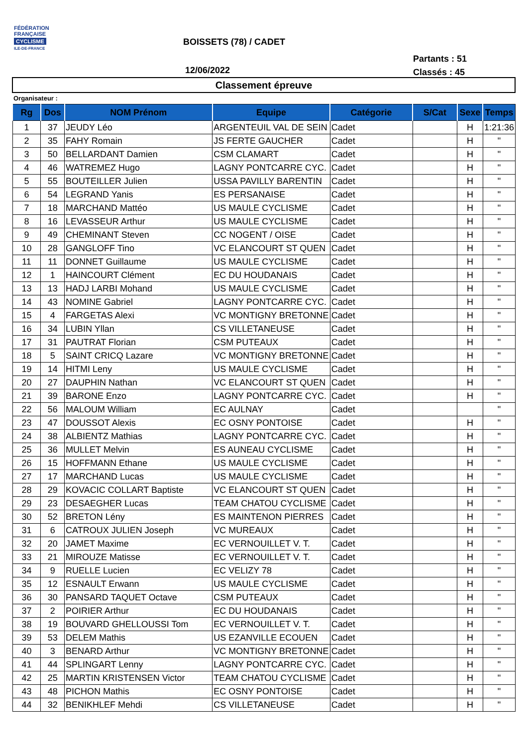FÉDÉRATION
FRANÇAISE
CYCLISME
ILE-DE-FRANCE
BOISSETS (78) / CADET
12/06/2022
Partants : 51
Classés : 45
Classement épreuve
Organisateur :
| Rg | Dos | NOM Prénom | Equipe | Catégorie | S/Cat | Sexe | Temps |
| --- | --- | --- | --- | --- | --- | --- | --- |
| 1 | 37 | JEUDY Léo | ARGENTEUIL VAL DE SEIN | Cadet | | H | 1:21:36 |
| 2 | 35 | FAHY Romain | JS FERTE GAUCHER | Cadet | | H | " |
| 3 | 50 | BELLARDANT Damien | CSM CLAMART | Cadet | | H | " |
| 4 | 46 | WATREMEZ Hugo | LAGNY PONTCARRE CYC. | Cadet | | H | " |
| 5 | 55 | BOUTEILLER Julien | USSA PAVILLY BARENTIN | Cadet | | H | " |
| 6 | 54 | LEGRAND Yanis | ES PERSANAISE | Cadet | | H | " |
| 7 | 18 | MARCHAND Mattéo | US MAULE CYCLISME | Cadet | | H | " |
| 8 | 16 | LEVASSEUR Arthur | US MAULE CYCLISME | Cadet | | H | " |
| 9 | 49 | CHEMINANT Steven | CC NOGENT / OISE | Cadet | | H | " |
| 10 | 28 | GANGLOFF Tino | VC ELANCOURT ST QUEN | Cadet | | H | " |
| 11 | 11 | DONNET Guillaume | US MAULE CYCLISME | Cadet | | H | " |
| 12 | 1 | HAINCOURT Clément | EC DU HOUDANAIS | Cadet | | H | " |
| 13 | 13 | HADJ LARBI Mohand | US MAULE CYCLISME | Cadet | | H | " |
| 14 | 43 | NOMINE Gabriel | LAGNY PONTCARRE CYC. | Cadet | | H | " |
| 15 | 4 | FARGETAS Alexi | VC MONTIGNY BRETONNE | Cadet | | H | " |
| 16 | 34 | LUBIN Yllan | CS VILLETANEUSE | Cadet | | H | " |
| 17 | 31 | PAUTRAT Florian | CSM PUTEAUX | Cadet | | H | " |
| 18 | 5 | SAINT CRICQ Lazare | VC MONTIGNY BRETONNE | Cadet | | H | " |
| 19 | 14 | HITMI Leny | US MAULE CYCLISME | Cadet | | H | " |
| 20 | 27 | DAUPHIN Nathan | VC ELANCOURT ST QUEN | Cadet | | H | " |
| 21 | 39 | BARONE Enzo | LAGNY PONTCARRE CYC. | Cadet | | H | " |
| 22 | 56 | MALOUM William | EC AULNAY | Cadet | | | " |
| 23 | 47 | DOUSSOT Alexis | EC OSNY PONTOISE | Cadet | | H | " |
| 24 | 38 | ALBIENTZ Mathias | LAGNY PONTCARRE CYC. | Cadet | | H | " |
| 25 | 36 | MULLET Melvin | ES AUNEAU CYCLISME | Cadet | | H | " |
| 26 | 15 | HOFFMANN Ethane | US MAULE CYCLISME | Cadet | | H | " |
| 27 | 17 | MARCHAND Lucas | US MAULE CYCLISME | Cadet | | H | " |
| 28 | 29 | KOVACIC COLLART Baptiste | VC ELANCOURT ST QUEN | Cadet | | H | " |
| 29 | 23 | DESAEGHER Lucas | TEAM CHATOU CYCLISME | Cadet | | H | " |
| 30 | 52 | BRETON Lény | ES MAINTENON PIERRES | Cadet | | H | " |
| 31 | 6 | CATROUX JULIEN Joseph | VC MUREAUX | Cadet | | H | " |
| 32 | 20 | JAMET Maxime | EC VERNOUILLET V. T. | Cadet | | H | " |
| 33 | 21 | MIROUZE Matisse | EC VERNOUILLET V. T. | Cadet | | H | " |
| 34 | 9 | RUELLE Lucien | EC VELIZY 78 | Cadet | | H | " |
| 35 | 12 | ESNAULT Erwann | US MAULE CYCLISME | Cadet | | H | " |
| 36 | 30 | PANSARD TAQUET Octave | CSM PUTEAUX | Cadet | | H | " |
| 37 | 2 | POIRIER Arthur | EC DU HOUDANAIS | Cadet | | H | " |
| 38 | 19 | BOUVARD GHELLOUSSI Tom | EC VERNOUILLET V. T. | Cadet | | H | " |
| 39 | 53 | DELEM Mathis | US EZANVILLE ECOUEN | Cadet | | H | " |
| 40 | 3 | BENARD Arthur | VC MONTIGNY BRETONNE | Cadet | | H | " |
| 41 | 44 | SPLINGART Lenny | LAGNY PONTCARRE CYC. | Cadet | | H | " |
| 42 | 25 | MARTIN KRISTENSEN Victor | TEAM CHATOU CYCLISME | Cadet | | H | " |
| 43 | 48 | PICHON Mathis | EC OSNY PONTOISE | Cadet | | H | " |
| 44 | 32 | BENIKHLEF Mehdi | CS VILLETANEUSE | Cadet | | H | " |